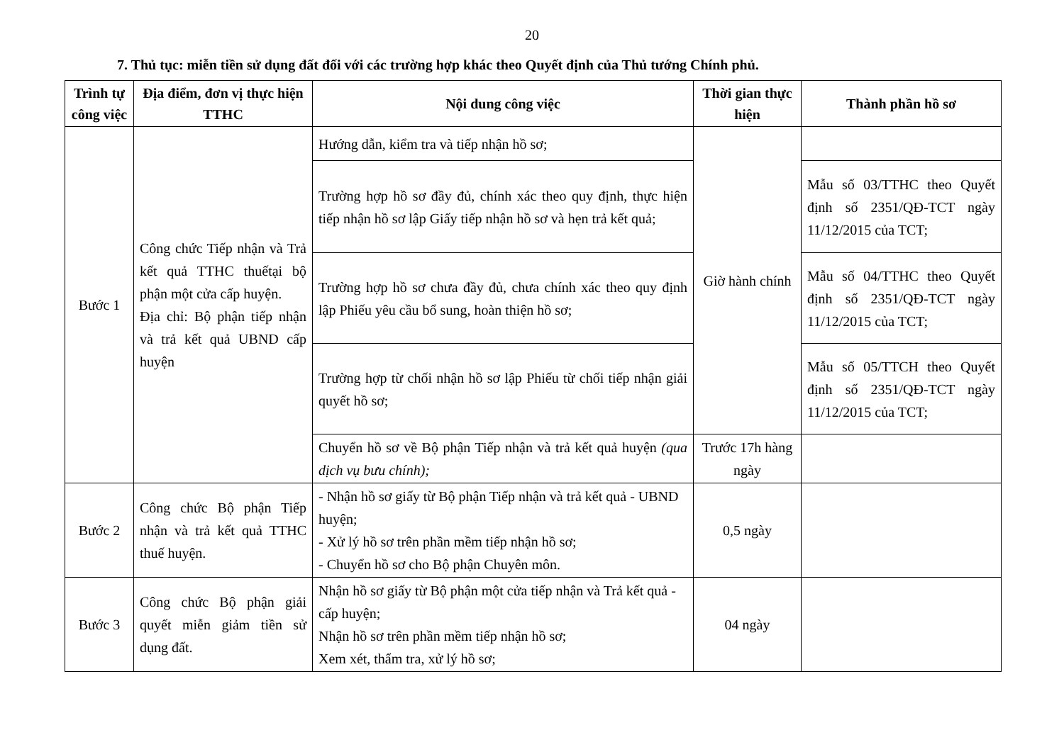20
7. Thủ tục: miễn tiền sử dụng đất đối với các trường hợp khác theo Quyết định của Thủ tướng Chính phủ.
| Trình tự công việc | Địa điểm, đơn vị thực hiện TTHC | Nội dung công việc | Thời gian thực hiện | Thành phần hồ sơ |
| --- | --- | --- | --- | --- |
| Bước 1 | Công chức Tiếp nhận và Trả kết quả TTHC thuếtại bộ phận một cửa cấp huyện. Địa chỉ: Bộ phận tiếp nhận và trả kết quả UBND cấp huyện | Hướng dẫn, kiểm tra và tiếp nhận hồ sơ; | Giờ hành chính | |
| | | Trường hợp hồ sơ đầy đủ, chính xác theo quy định, thực hiện tiếp nhận hồ sơ lập Giấy tiếp nhận hồ sơ và hẹn trả kết quả; | | Mẫu số 03/TTHC theo Quyết định số 2351/QĐ-TCT ngày 11/12/2015 của TCT; |
| | | Trường hợp hồ sơ chưa đầy đủ, chưa chính xác theo quy định lập Phiếu yêu cầu bổ sung, hoàn thiện hồ sơ; | | Mẫu số 04/TTHC theo Quyết định số 2351/QĐ-TCT ngày 11/12/2015 của TCT; |
| | | Trường hợp từ chối nhận hồ sơ lập Phiếu từ chối tiếp nhận giải quyết hồ sơ; | | Mẫu số 05/TTCH theo Quyết định số 2351/QĐ-TCT ngày 11/12/2015 của TCT; |
| | | Chuyển hồ sơ về Bộ phận Tiếp nhận và trả kết quả huyện (qua dịch vụ bưu chính); | Trước 17h hàng ngày | |
| Bước 2 | Công chức Bộ phận Tiếp nhận và trả kết quả TTHC thuế huyện. | - Nhận hồ sơ giấy từ Bộ phận Tiếp nhận và trả kết quả - UBND huyện; - Xử lý hồ sơ trên phần mềm tiếp nhận hồ sơ; - Chuyển hồ sơ cho Bộ phận Chuyên môn. | 0,5 ngày | |
| Bước 3 | Công chức Bộ phận giải quyết miễn giảm tiền sử dụng đất. | Nhận hồ sơ giấy từ Bộ phận một cửa tiếp nhận và Trả kết quả - cấp huyện; Nhận hồ sơ trên phần mềm tiếp nhận hồ sơ; Xem xét, thẩm tra, xử lý hồ sơ; | 04 ngày | |